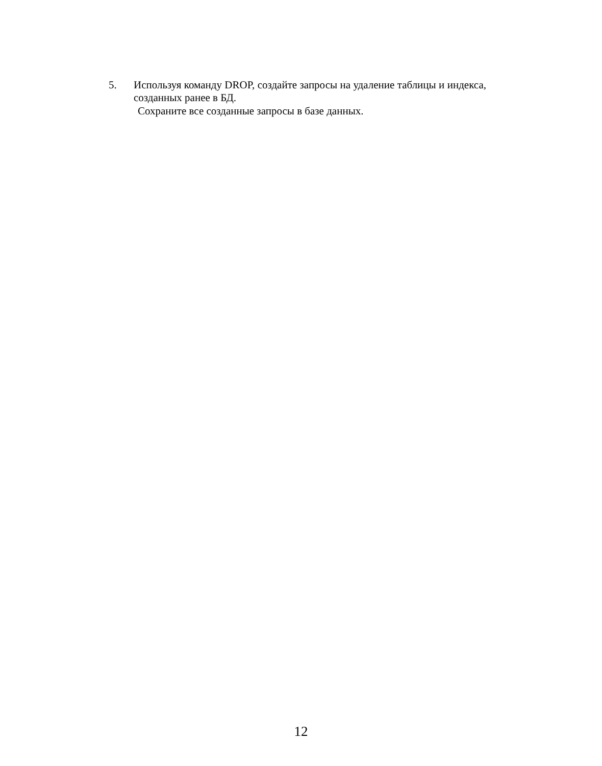5. Используя команду DROP, создайте запросы на удаление таблицы и индекса, созданных ранее в БД.
Сохраните все созданные запросы в базе данных.
12